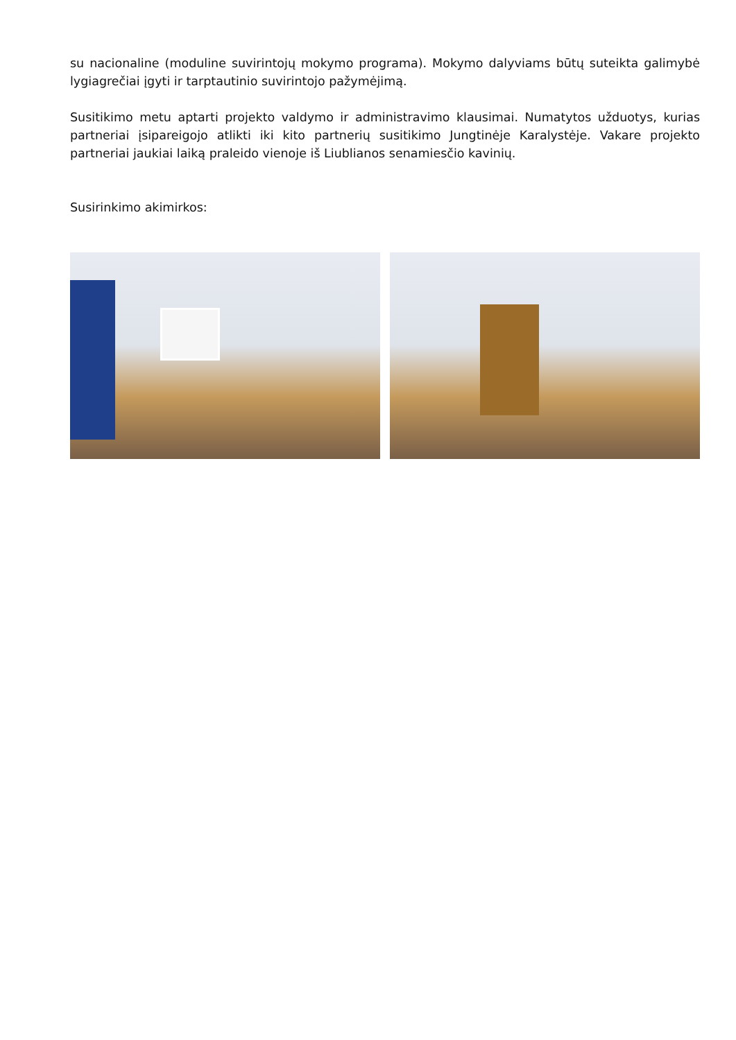su nacionaline (moduline suvirintojų mokymo programa). Mokymo dalyviams būtų suteikta galimybė lygiagrečiai įgyti ir tarptautinio suvirintojo pažymėjimą.
Susitikimo metu aptarti projekto valdymo ir administravimo klausimai. Numatytos užduotys, kurias partneriai įsipareigojo atlikti iki kito partnerių susitikimo Jungtinėje Karalystėje. Vakare projekto partneriai jaukiai laiką praleido vienoje iš Liublianos senamiesčio kavinių.
Susirinkimo akimirkos: